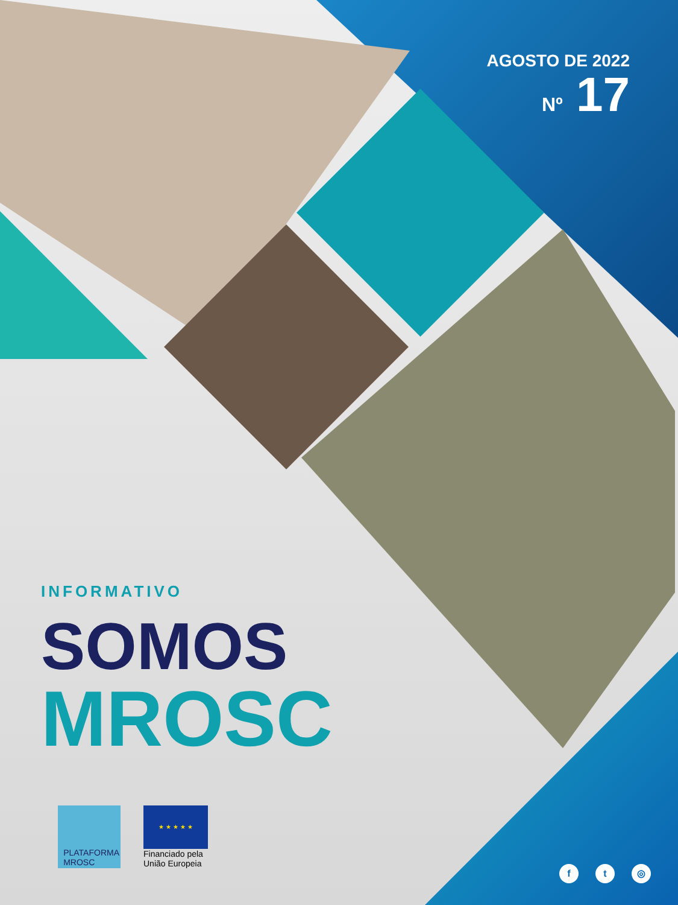AGOSTO DE 2022
Nº 17
INFORMATIVO
SOMOS
MROSC
PLATAFORMA
MROSC
★ ★ ★ ★ ★
Financiado pela União Europeia
f t ◎